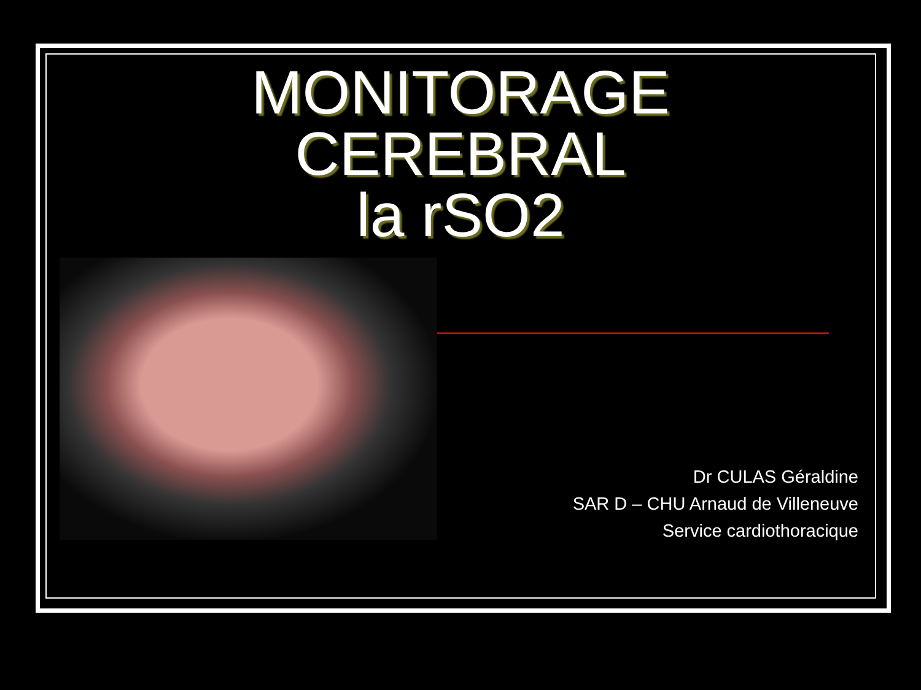MONITORAGE
CEREBRAL
la rSO2
Dr CULAS Géraldine
SAR D – CHU Arnaud de Villeneuve
Service cardiothoracique